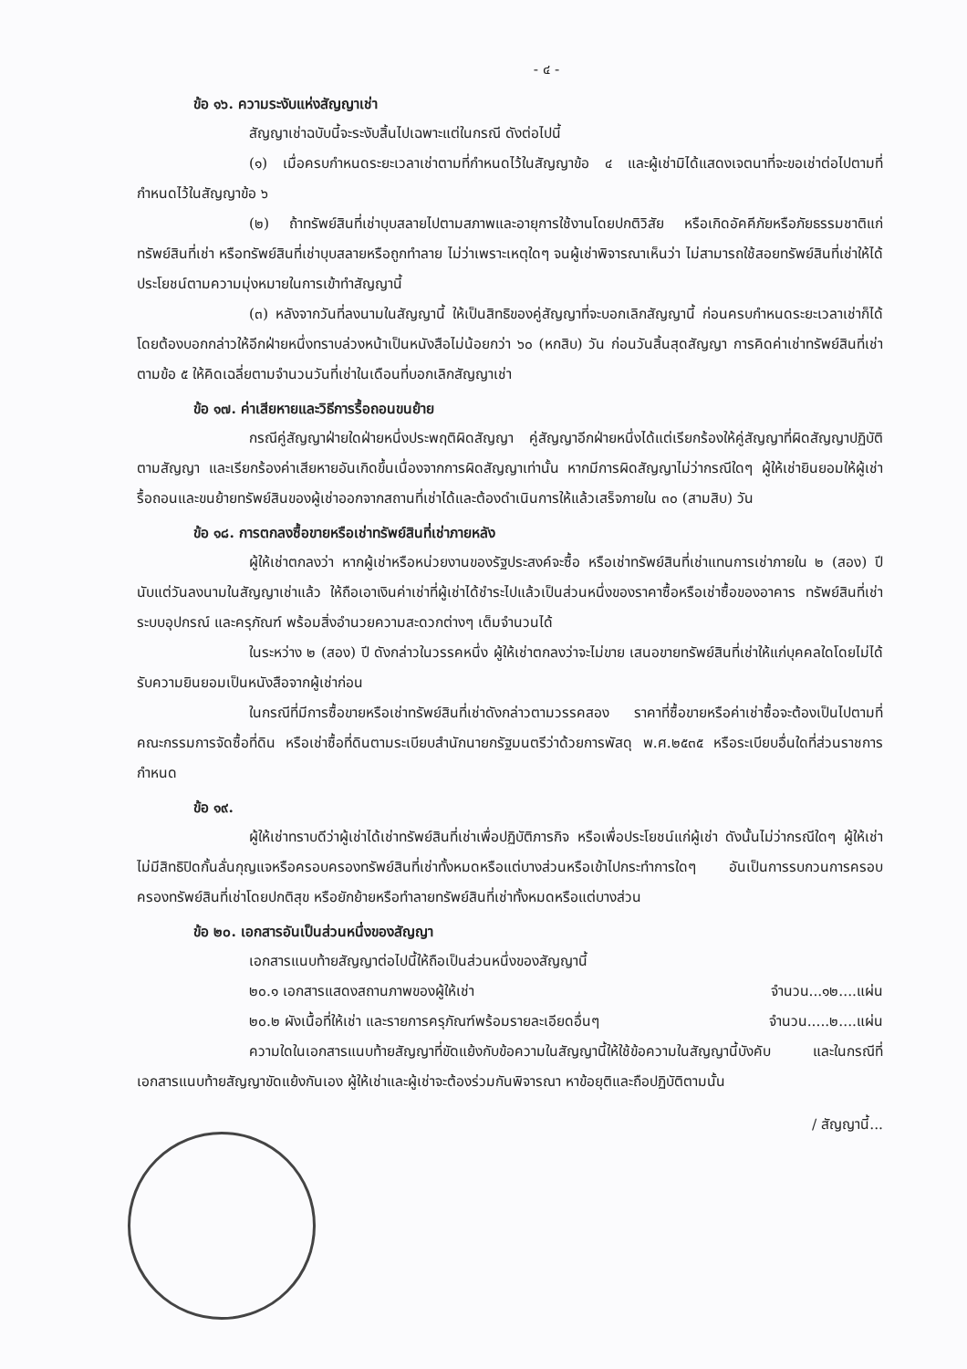- ๔ -
ข้อ ๑๖. ความระงับแห่งสัญญาเช่า
สัญญาเช่าฉบับนี้จะระงับสิ้นไปเฉพาะแต่ในกรณี ดังต่อไปนี้
(๑) เมื่อครบกำหนดระยะเวลาเช่าตามที่กำหนดไว้ในสัญญาข้อ ๔ และผู้เช่ามิได้แสดงเจตนาที่จะขอเช่าต่อไปตามที่กำหนดไว้ในสัญญาข้อ ๖
(๒) ถ้าทรัพย์สินที่เช่าบุบสลายไปตามสภาพและอายุการใช้งานโดยปกติวิสัย หรือเกิดอัคคีภัยหรือภัยธรรมชาติแก่ทรัพย์สินที่เช่า หรือทรัพย์สินที่เช่าบุบสลายหรือถูกทำลาย ไม่ว่าเพราะเหตุใดๆ จนผู้เช่าพิจารณาเห็นว่า ไม่สามารถใช้สอยทรัพย์สินที่เช่าให้ได้ประโยชน์ตามความมุ่งหมายในการเข้าทำสัญญานี้
(๓) หลังจากวันที่ลงนามในสัญญานี้ ให้เป็นสิทธิของคู่สัญญาที่จะบอกเลิกสัญญานี้ ก่อนครบกำหนดระยะเวลาเช่าก็ได้ โดยต้องบอกกล่าวให้อีกฝ่ายหนึ่งทราบล่วงหน้าเป็นหนังสือไม่น้อยกว่า ๖๐ (หกสิบ) วัน ก่อนวันสิ้นสุดสัญญา การคิดค่าเช่าทรัพย์สินที่เช่าตามข้อ ๕ ให้คิดเฉลี่ยตามจำนวนวันที่เช่าในเดือนที่บอกเลิกสัญญาเช่า
ข้อ ๑๗. ค่าเสียหายและวิธีการรื้อถอนขนย้าย
กรณีคู่สัญญาฝ่ายใดฝ่ายหนึ่งประพฤติผิดสัญญา คู่สัญญาอีกฝ่ายหนึ่งได้แต่เรียกร้องให้คู่สัญญาที่ผิดสัญญาปฏิบัติตามสัญญา และเรียกร้องค่าเสียหายอันเกิดขึ้นเนื่องจากการผิดสัญญาเท่านั้น หากมีการผิดสัญญาไม่ว่ากรณีใดๆ ผู้ให้เช่ายินยอมให้ผู้เช่ารื้อถอนและขนย้ายทรัพย์สินของผู้เช่าออกจากสถานที่เช่าได้และต้องดำเนินการให้แล้วเสร็จภายใน ๓๐ (สามสิบ) วัน
ข้อ ๑๘. การตกลงซื้อขายหรือเช่าทรัพย์สินที่เช่าภายหลัง
ผู้ให้เช่าตกลงว่า หากผู้เช่าหรือหน่วยงานของรัฐประสงค์จะซื้อ หรือเช่าทรัพย์สินที่เช่าแทนการเช่าภายใน ๒ (สอง) ปี นับแต่วันลงนามในสัญญาเช่าแล้ว ให้ถือเอาเงินค่าเช่าที่ผู้เช่าได้ชำระไปแล้วเป็นส่วนหนึ่งของราคาซื้อหรือเช่าซื้อของอาคาร ทรัพย์สินที่เช่า ระบบอุปกรณ์ และครุภัณฑ์ พร้อมสิ่งอำนวยความสะดวกต่างๆ เต็มจำนวนได้
ในระหว่าง ๒ (สอง) ปี ดังกล่าวในวรรคหนึ่ง ผู้ให้เช่าตกลงว่าจะไม่ขาย เสนอขายทรัพย์สินที่เช่าให้แก่บุคคลใดโดยไม่ได้รับความยินยอมเป็นหนังสือจากผู้เช่าก่อน
ในกรณีที่มีการซื้อขายหรือเช่าทรัพย์สินที่เช่าดังกล่าวตามวรรคสอง ราคาที่ซื้อขายหรือค่าเช่าซื้อจะต้องเป็นไปตามที่คณะกรรมการจัดซื้อที่ดิน หรือเช่าซื้อที่ดินตามระเบียบสำนักนายกรัฐมนตรีว่าด้วยการพัสดุ พ.ศ.๒๕๓๕ หรือระเบียบอื่นใดที่ส่วนราชการกำหนด
ข้อ ๑๙.
ผู้ให้เช่าทราบดีว่าผู้เช่าได้เช่าทรัพย์สินที่เช่าเพื่อปฏิบัติภารกิจ หรือเพื่อประโยชน์แก่ผู้เช่า ดังนั้นไม่ว่ากรณีใดๆ ผู้ให้เช่าไม่มีสิทธิปิดกั้นลั่นกุญแจหรือครอบครองทรัพย์สินที่เช่าทั้งหมดหรือแต่บางส่วนหรือเข้าไปกระทำการใดๆ อันเป็นการรบกวนการครอบครองทรัพย์สินที่เช่าโดยปกติสุข หรือยักย้ายหรือทำลายทรัพย์สินที่เช่าทั้งหมดหรือแต่บางส่วน
ข้อ ๒๐. เอกสารอันเป็นส่วนหนึ่งของสัญญา
เอกสารแนบท้ายสัญญาต่อไปนี้ให้ถือเป็นส่วนหนึ่งของสัญญานี้
๒๐.๑ เอกสารแสดงสถานภาพของผู้ให้เช่า จำนวน...๑๒....แผ่น
๒๐.๒ ผังเนื้อที่ให้เช่า และรายการครุภัณฑ์พร้อมรายละเอียดอื่นๆ จำนวน.....๒....แผ่น
ความใดในเอกสารแนบท้ายสัญญาที่ขัดแย้งกับข้อความในสัญญานี้ให้ใช้ข้อความในสัญญานี้บังคับ และในกรณีที่เอกสารแนบท้ายสัญญาขัดแย้งกันเอง ผู้ให้เช่าและผู้เช่าจะต้องร่วมกันพิจารณา หาข้อยุติและถือปฏิบัติตามนั้น
/ สัญญานี้...